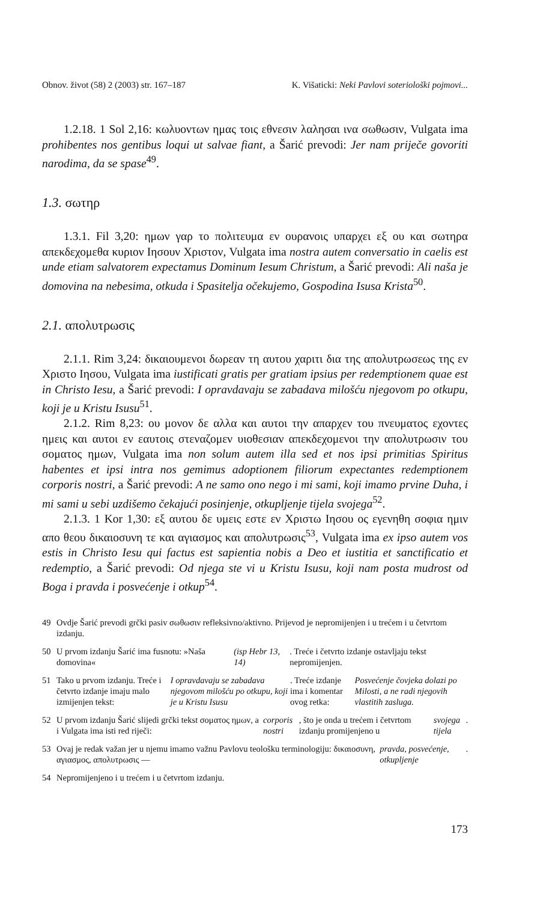Obnov. život (58) 2 (2003) str. 167–187
K. Višaticki: Neki Pavlovi soteriološki pojmovi...
1.2.18. 1 Sol 2,16: κωλυοντων ημας τοις εθνεσιν λαλησαι ινα σωθωσιν, Vulgata ima prohibentes nos gentibus loqui ut salvae fiant, a Šarić prevodi: Jer nam priječe govoriti narodima, da se spase<sup>49</sup>.
1.3. σωτηρ
1.3.1. Fil 3,20: ημων γαρ το πολιτευμα εν ουρανοις υπαρχει εξ ου και σωτηρα απεκδεχομεθα κυριον Ιησουν Χριστον, Vulgata ima nostra autem conversatio in caelis est unde etiam salvatorem expectamus Dominum Iesum Christum, a Šarić prevodi: Ali naša je domovina na nebesima, otkuda i Spasitelja očekujemo, Gospodina Isusa Krista<sup>50</sup>.
2.1. απολυτρωσις
2.1.1. Rim 3,24: δικαιουμενοι δωρεαν τη αυτου χαριτι δια της απολυτρωσεως της εν Χριστο Ιησου, Vulgata ima iustificati gratis per gratiam ipsius per redemptionem quae est in Christo Iesu, a Šarić prevodi: I opravdavaju se zabadava milošću njegovom po otkupu, koji je u Kristu Isusu<sup>51</sup>.
2.1.2. Rim 8,23: ου μονον δε αλλα και αυτοι την απαρχεν του πνευματος εχοντες ημεις και αυτοι εν εαυτοις στεναζομεν υιοθεσιαν απεκδεχομενοι την απολυτρωσιν του σοματος ημων, Vulgata ima non solum autem illa sed et nos ipsi primitias Spiritus habentes et ipsi intra nos gemimus adoptionem filiorum expectantes redemptionem corporis nostri, a Šarić prevodi: A ne samo ono nego i mi sami, koji imamo prvine Duha, i mi sami u sebi uzdišemo čekajući posinjenje, otkupljenje tijela svojega<sup>52</sup>.
2.1.3. 1 Kor 1,30: εξ αυτου δε υμεις εστε εν Χριστω Ιησου ος εγενηθη σοφια ημιν απο θεου δικαιοσυνη τε και αγιασμος και απολυτρωσις<sup>53</sup>, Vulgata ima ex ipso autem vos estis in Christo Iesu qui factus est sapientia nobis a Deo et iustitia et sanctificatio et redemptio, a Šarić prevodi: Od njega ste vi u Kristu Isusu, koji nam posta mudrost od Boga i pravda i posvećenje i otkup<sup>54</sup>.
49 Ovdje Šarić prevodi grčki pasiv σωθωσιν refleksivno/aktivno. Prijevod je nepromijenjen i u trećem i u četvrtom izdanju.
50 U prvom izdanju Šarić ima fusnotu: »Naša domovina« (isp Hebr 13, 14). Treće i četvrto izdanje ostavljaju tekst nepromijenjen.
51 Tako u prvom izdanju. Treće i četvrto izdanje imaju malo izmijenjen tekst: I opravdavaju se zabadava njegovom milošću po otkupu, koji je u Kristu Isusu. Treće izdanje ima i komentar ovog retka: Posvećenje čovjeka dolazi po Milosti, a ne radi njegovih vlastitih zasluga.
52 U prvom izdanju Šarić slijedi grčki tekst σοματος ημων, a i Vulgata ima isti red riječi: corporis nostri, što je onda u trećem i četvrtom izdanju promijenjeno u svojega tijela.
53 Ovaj je redak važan jer u njemu imamo važnu Pavlovu teološku terminologiju: δικαιοσυνη, αγιασμος, απολυτρωσις — pravda, posvećenje, otkupljenje.
54 Nepromijenjeno i u trećem i u četvrtom izdanju.
173